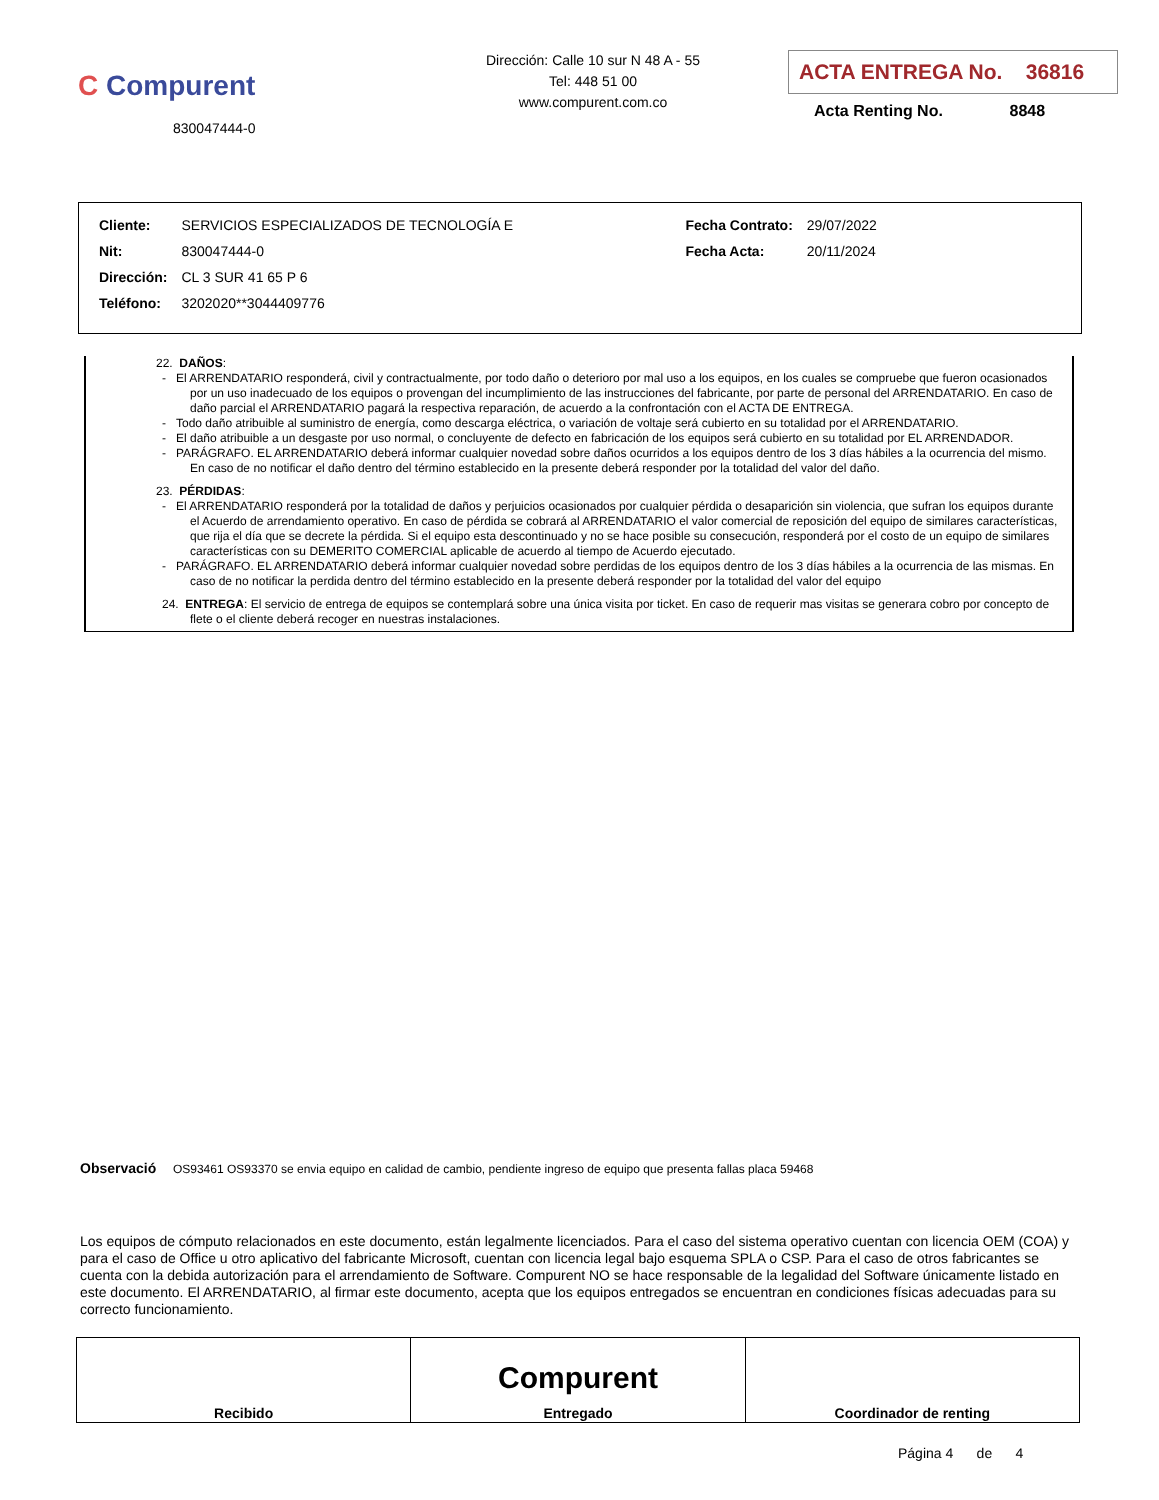C Compurent
830047444-0
Dirección: Calle 10 sur N 48 A - 55
Tel: 448 51 00
www.compurent.com.co
ACTA ENTREGA No. 36816
Acta Renting No. 8848
| Cliente: | SERVICIOS ESPECIALIZADOS DE TECNOLOGÍA E | Fecha Contrato: | 29/07/2022 |
| Nit: | 830047444-0 | Fecha Acta: | 20/11/2024 |
| Dirección: | CL 3 SUR 41 65 P 6 | | |
| Teléfono: | 3202020**3044409776 | | |
22. DAÑOS:
- El ARRENDATARIO responderá, civil y contractualmente, por todo daño o deterioro por mal uso a los equipos, en los cuales se compruebe que fueron ocasionados por un uso inadecuado de los equipos o provengan del incumplimiento de las instrucciones del fabricante, por parte de personal del ARRENDATARIO. En caso de daño parcial el ARRENDATARIO pagará la respectiva reparación, de acuerdo a la confrontación con el ACTA DE ENTREGA.
- Todo daño atribuible al suministro de energía, como descarga eléctrica, o variación de voltaje será cubierto en su totalidad por el ARRENDATARIO.
- El daño atribuible a un desgaste por uso normal, o concluyente de defecto en fabricación de los equipos será cubierto en su totalidad por EL ARRENDADOR.
- PARÁGRAFO. EL ARRENDATARIO deberá informar cualquier novedad sobre daños ocurridos a los equipos dentro de los 3 días hábiles a la ocurrencia del mismo. En caso de no notificar el daño dentro del término establecido en la presente deberá responder por la totalidad del valor del daño.
23. PÉRDIDAS:
- El ARRENDATARIO responderá por la totalidad de daños y perjuicios ocasionados por cualquier pérdida o desaparición sin violencia, que sufran los equipos durante el Acuerdo de arrendamiento operativo. En caso de pérdida se cobrará al ARRENDATARIO el valor comercial de reposición del equipo de similares características, que rija el día que se decrete la pérdida. Si el equipo esta descontinuado y no se hace posible su consecución, responderá por el costo de un equipo de similares características con su DEMERITO COMERCIAL aplicable de acuerdo al tiempo de Acuerdo ejecutado.
- PARÁGRAFO. EL ARRENDATARIO deberá informar cualquier novedad sobre perdidas de los equipos dentro de los 3 días hábiles a la ocurrencia de las mismas. En caso de no notificar la perdida dentro del término establecido en la presente deberá responder por la totalidad del valor del equipo
24. ENTREGA: El servicio de entrega de equipos se contemplará sobre una única visita por ticket. En caso de requerir mas visitas se generara cobro por concepto de flete o el cliente deberá recoger en nuestras instalaciones.
Observació OS93461 OS93370 se envia equipo en calidad de cambio, pendiente ingreso de equipo que presenta fallas placa 59468
Los equipos de cómputo relacionados en este documento, están legalmente licenciados. Para el caso del sistema operativo cuentan con licencia OEM (COA) y para el caso de Office u otro aplicativo del fabricante Microsoft, cuentan con licencia legal bajo esquema SPLA o CSP. Para el caso de otros fabricantes se cuenta con la debida autorización para el arrendamiento de Software. Compurent NO se hace responsable de la legalidad del Software únicamente listado en este documento. El ARRENDATARIO, al firmar este documento, acepta que los equipos entregados se encuentran en condiciones físicas adecuadas para su correcto funcionamiento.
| Recibido | Compurent Entregado | Coordinador de renting |
Página 4 de 4